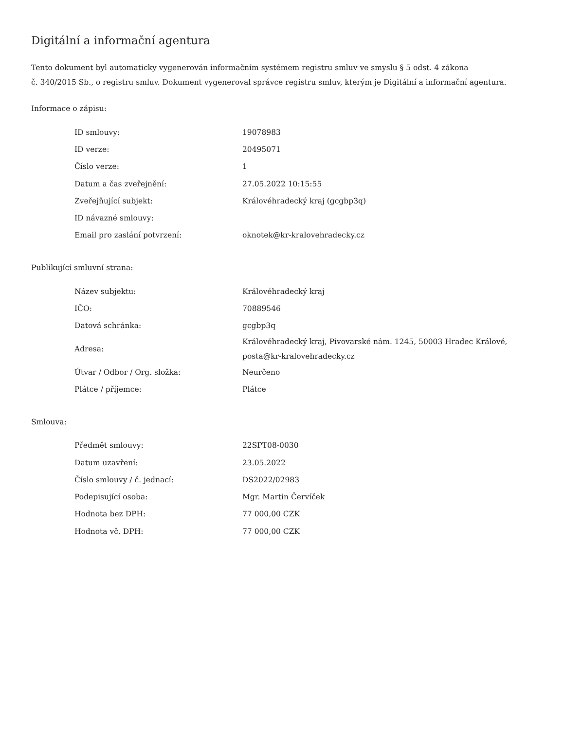Digitální a informační agentura
Tento dokument byl automaticky vygenerován informačním systémem registru smluv ve smyslu § 5 odst. 4 zákona
č. 340/2015 Sb., o registru smluv. Dokument vygeneroval správce registru smluv, kterým je Digitální a informační agentura.
Informace o zápisu:
| ID smlouvy: | 19078983 |
| ID verze: | 20495071 |
| Číslo verze: | 1 |
| Datum a čas zveřejnění: | 27.05.2022 10:15:55 |
| Zveřejňující subjekt: | Královéhradecký kraj (gcgbp3q) |
| ID návazné smlouvy: | |
| Email pro zaslání potvrzení: | oknotek@kr-kralovehradecky.cz |
Publikující smluvní strana:
| Název subjektu: | Královéhradecký kraj |
| IČO: | 70889546 |
| Datová schránka: | gcgbp3q |
| Adresa: | Královéhradecký kraj, Pivovarské nám. 1245, 50003 Hradec Králové, posta@kr-kralovehradecky.cz |
| Útvar / Odbor / Org. složka: | Neurčeno |
| Plátce / příjemce: | Plátce |
Smlouva:
| Předmět smlouvy: | 22SPT08-0030 |
| Datum uzavření: | 23.05.2022 |
| Číslo smlouvy / č. jednací: | DS2022/02983 |
| Podepisující osoba: | Mgr. Martin Červíček |
| Hodnota bez DPH: | 77 000,00 CZK |
| Hodnota vč. DPH: | 77 000,00 CZK |